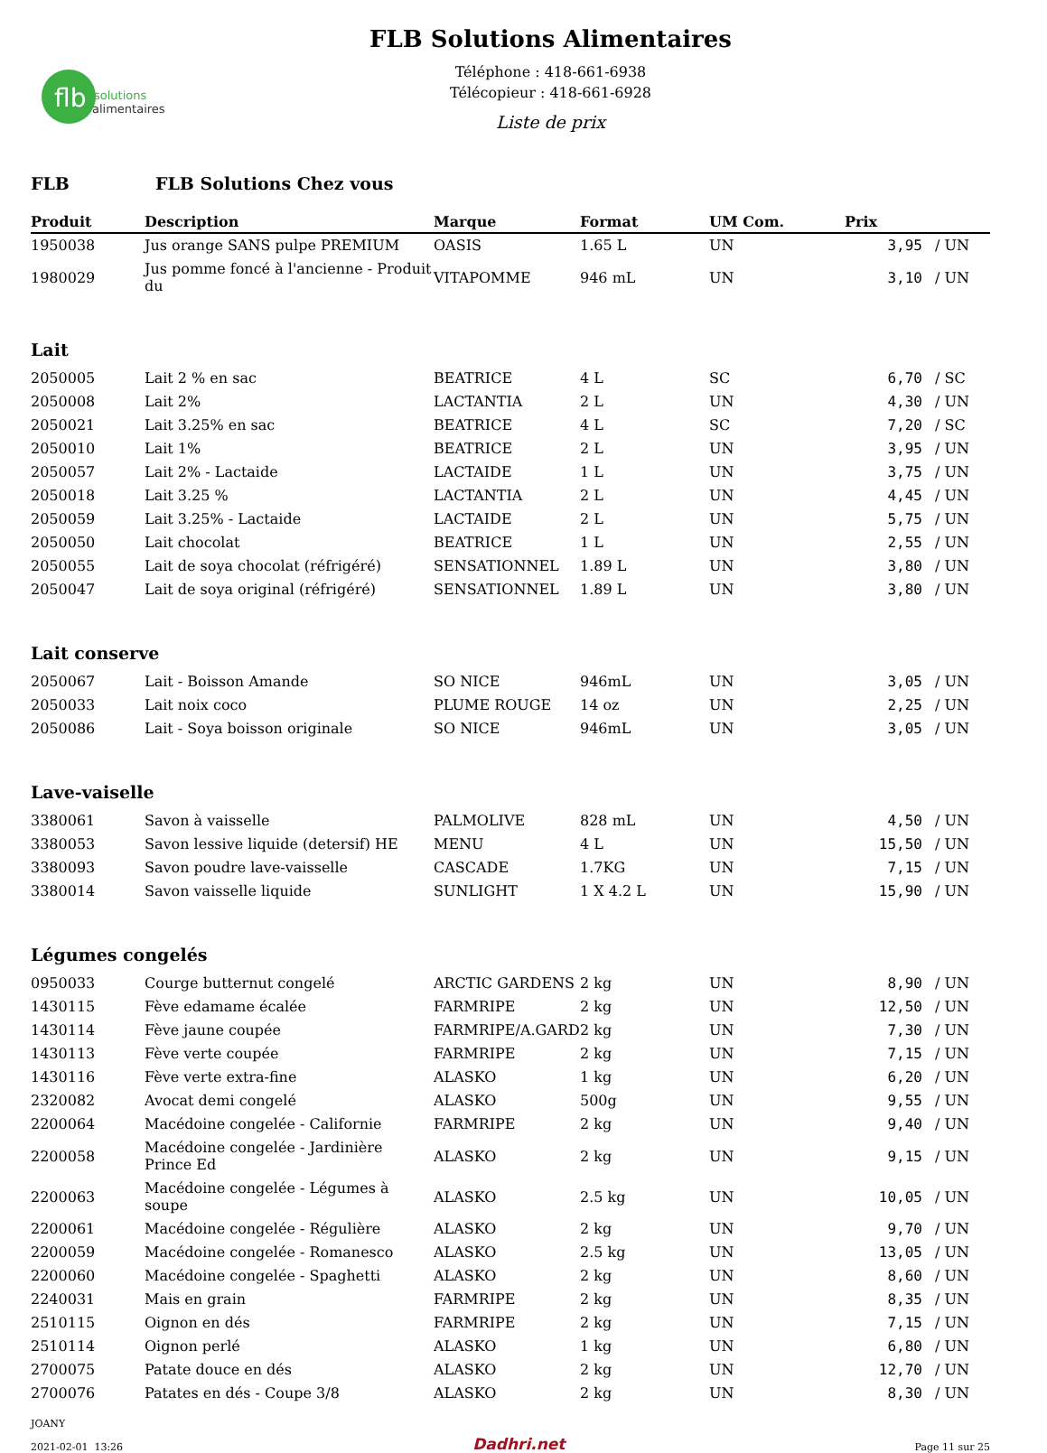flb
solutions
alimentaires
FLB Solutions Alimentaires
Téléphone : 418-661-6938
Télécopieur : 418-661-6928
Liste de prix
FLB FLB Solutions Chez vous
| Produit | Description | Marque | Format | UM Com. | Prix | |
| --- | --- | --- | --- | --- | --- | --- |
| 1950038 | Jus orange SANS pulpe PREMIUM | OASIS | 1.65 L | UN | 3,95 | / UN |
| 1980029 | Jus pomme foncé à l'ancienne - Produit du | VITAPOMME | 946 mL | UN | 3,10 | / UN |
| Lait | | | | | | |
| 2050005 | Lait 2 % en sac | BEATRICE | 4 L | SC | 6,70 | / SC |
| 2050008 | Lait 2% | LACTANTIA | 2 L | UN | 4,30 | / UN |
| 2050021 | Lait 3.25% en sac | BEATRICE | 4 L | SC | 7,20 | / SC |
| 2050010 | Lait 1% | BEATRICE | 2 L | UN | 3,95 | / UN |
| 2050057 | Lait 2% - Lactaide | LACTAIDE | 1 L | UN | 3,75 | / UN |
| 2050018 | Lait 3.25 % | LACTANTIA | 2 L | UN | 4,45 | / UN |
| 2050059 | Lait 3.25% - Lactaide | LACTAIDE | 2 L | UN | 5,75 | / UN |
| 2050050 | Lait chocolat | BEATRICE | 1 L | UN | 2,55 | / UN |
| 2050055 | Lait de soya chocolat (réfrigéré) | SENSATIONNEL | 1.89 L | UN | 3,80 | / UN |
| 2050047 | Lait de soya original (réfrigéré) | SENSATIONNEL | 1.89 L | UN | 3,80 | / UN |
| Lait conserve | | | | | | |
| 2050067 | Lait - Boisson Amande | SO NICE | 946mL | UN | 3,05 | / UN |
| 2050033 | Lait noix coco | PLUME ROUGE | 14 oz | UN | 2,25 | / UN |
| 2050086 | Lait - Soya boisson originale | SO NICE | 946mL | UN | 3,05 | / UN |
| Lave-vaiselle | | | | | | |
| 3380061 | Savon à vaisselle | PALMOLIVE | 828 mL | UN | 4,50 | / UN |
| 3380053 | Savon lessive liquide (detersif) HE | MENU | 4 L | UN | 15,50 | / UN |
| 3380093 | Savon poudre lave-vaisselle | CASCADE | 1.7KG | UN | 7,15 | / UN |
| 3380014 | Savon vaisselle liquide | SUNLIGHT | 1 X 4.2 L | UN | 15,90 | / UN |
| Légumes congelés | | | | | | |
| 0950033 | Courge butternut congelé | ARCTIC GARDENS | 2 kg | UN | 8,90 | / UN |
| 1430115 | Fève edamame écalée | FARMRIPE | 2 kg | UN | 12,50 | / UN |
| 1430114 | Fève jaune coupée | FARMRIPE/A.GARD | 2 kg | UN | 7,30 | / UN |
| 1430113 | Fève verte coupée | FARMRIPE | 2 kg | UN | 7,15 | / UN |
| 1430116 | Fève verte extra-fine | ALASKO | 1 kg | UN | 6,20 | / UN |
| 2320082 | Avocat demi congelé | ALASKO | 500g | UN | 9,55 | / UN |
| 2200064 | Macédoine congelée - Californie | FARMRIPE | 2 kg | UN | 9,40 | / UN |
| 2200058 | Macédoine congelée - Jardinière Prince Ed | ALASKO | 2 kg | UN | 9,15 | / UN |
| 2200063 | Macédoine congelée - Légumes à soupe | ALASKO | 2.5 kg | UN | 10,05 | / UN |
| 2200061 | Macédoine congelée - Régulière | ALASKO | 2 kg | UN | 9,70 | / UN |
| 2200059 | Macédoine congelée - Romanesco | ALASKO | 2.5 kg | UN | 13,05 | / UN |
| 2200060 | Macédoine congelée - Spaghetti | ALASKO | 2 kg | UN | 8,60 | / UN |
| 2240031 | Mais en grain | FARMRIPE | 2 kg | UN | 8,35 | / UN |
| 2510115 | Oignon en dés | FARMRIPE | 2 kg | UN | 7,15 | / UN |
| 2510114 | Oignon perlé | ALASKO | 1 kg | UN | 6,80 | / UN |
| 2700075 | Patate douce en dés | ALASKO | 2 kg | UN | 12,70 | / UN |
| 2700076 | Patates en dés - Coupe 3/8 | ALASKO | 2 kg | UN | 8,30 | / UN |
JOANY
2021-02-01 13:26
Dadhri.net
Page 11 sur 25